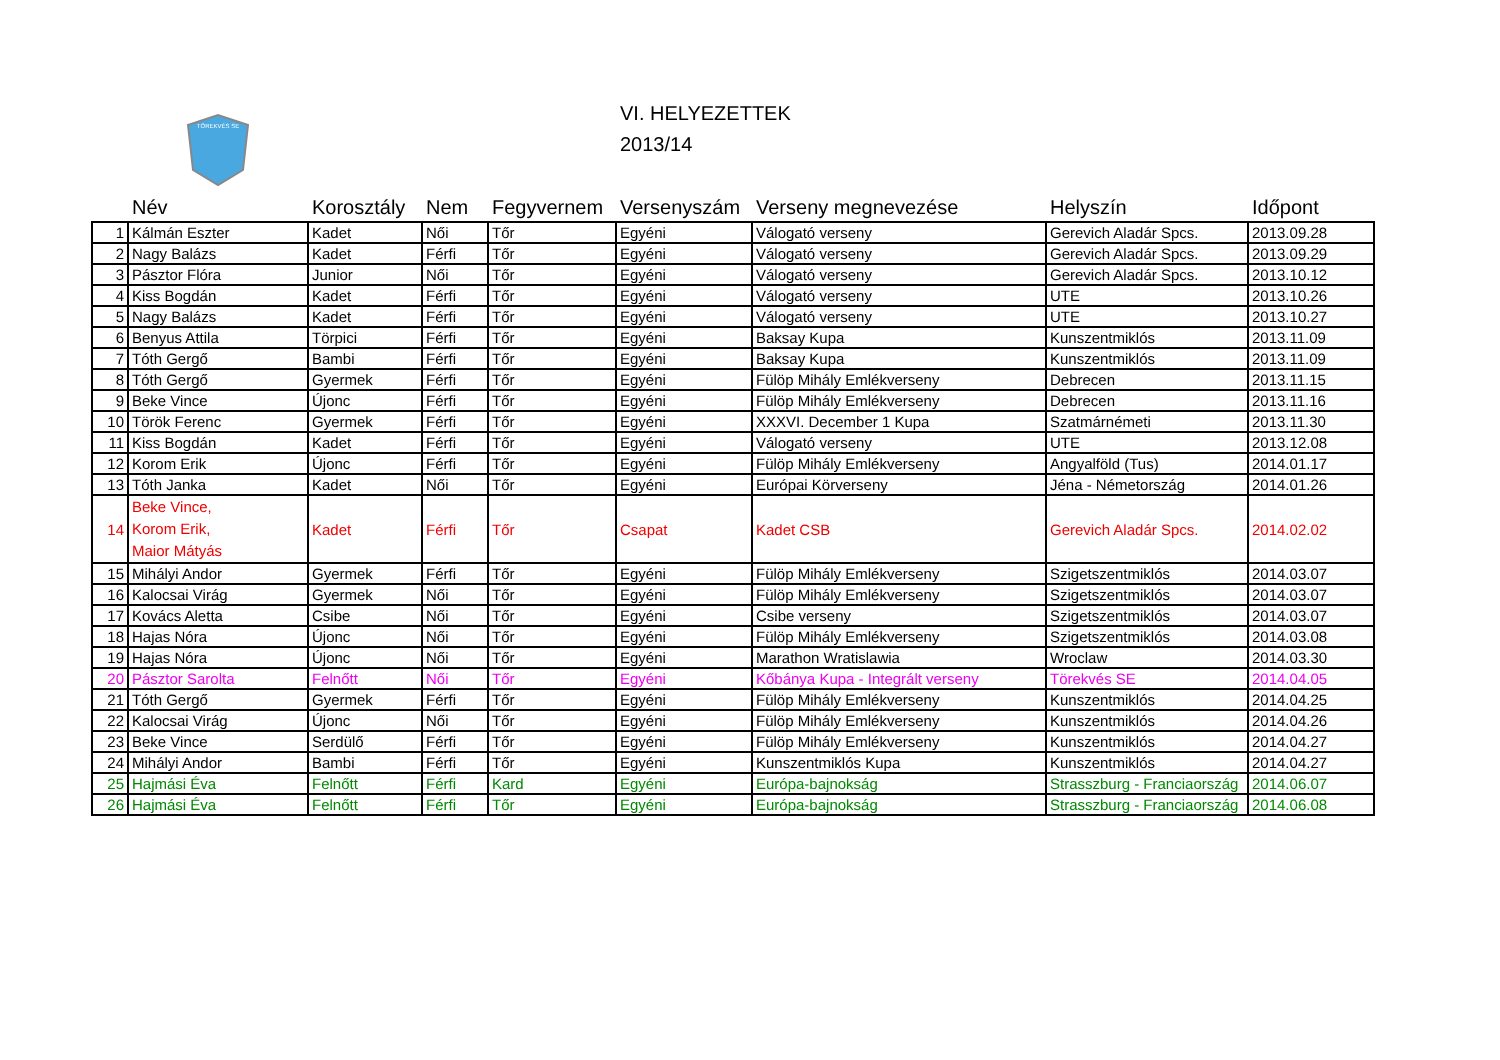TÖREKVÉS SE
VI. HELYEZETTEK
2013/14
| | Név | Korosztály | Nem | Fegyvernem | Versenyszám | Verseny megnevezése | Helyszín | Időpont |
| --- | --- | --- | --- | --- | --- | --- | --- | --- |
| 1 | Kálmán Eszter | Kadet | Női | Tőr | Egyéni | Válogató verseny | Gerevich Aladár Spcs. | 2013.09.28 |
| 2 | Nagy Balázs | Kadet | Férfi | Tőr | Egyéni | Válogató verseny | Gerevich Aladár Spcs. | 2013.09.29 |
| 3 | Pásztor Flóra | Junior | Női | Tőr | Egyéni | Válogató verseny | Gerevich Aladár Spcs. | 2013.10.12 |
| 4 | Kiss Bogdán | Kadet | Férfi | Tőr | Egyéni | Válogató verseny | UTE | 2013.10.26 |
| 5 | Nagy Balázs | Kadet | Férfi | Tőr | Egyéni | Válogató verseny | UTE | 2013.10.27 |
| 6 | Benyus Attila | Törpici | Férfi | Tőr | Egyéni | Baksay Kupa | Kunszentmiklós | 2013.11.09 |
| 7 | Tóth Gergő | Bambi | Férfi | Tőr | Egyéni | Baksay Kupa | Kunszentmiklós | 2013.11.09 |
| 8 | Tóth Gergő | Gyermek | Férfi | Tőr | Egyéni | Fülöp Mihály Emlékverseny | Debrecen | 2013.11.15 |
| 9 | Beke Vince | Újonc | Férfi | Tőr | Egyéni | Fülöp Mihály Emlékverseny | Debrecen | 2013.11.16 |
| 10 | Török Ferenc | Gyermek | Férfi | Tőr | Egyéni | XXXVI. December 1 Kupa | Szatmárnémeti | 2013.11.30 |
| 11 | Kiss Bogdán | Kadet | Férfi | Tőr | Egyéni | Válogató verseny | UTE | 2013.12.08 |
| 12 | Korom Erik | Újonc | Férfi | Tőr | Egyéni | Fülöp Mihály Emlékverseny | Angyalföld (Tus) | 2014.01.17 |
| 13 | Tóth Janka | Kadet | Női | Tőr | Egyéni | Európai Körverseny | Jéna - Németország | 2014.01.26 |
| 14 | Beke Vince, Korom Erik, Maior Mátyás | Kadet | Férfi | Tőr | Csapat | Kadet CSB | Gerevich Aladár Spcs. | 2014.02.02 |
| 15 | Mihályi Andor | Gyermek | Férfi | Tőr | Egyéni | Fülöp Mihály Emlékverseny | Szigetszentmiklós | 2014.03.07 |
| 16 | Kalocsai Virág | Gyermek | Női | Tőr | Egyéni | Fülöp Mihály Emlékverseny | Szigetszentmiklós | 2014.03.07 |
| 17 | Kovács Aletta | Csibe | Női | Tőr | Egyéni | Csibe verseny | Szigetszentmiklós | 2014.03.07 |
| 18 | Hajas Nóra | Újonc | Női | Tőr | Egyéni | Fülöp Mihály Emlékverseny | Szigetszentmiklós | 2014.03.08 |
| 19 | Hajas Nóra | Újonc | Női | Tőr | Egyéni | Marathon Wratislawia | Wroclaw | 2014.03.30 |
| 20 | Pásztor Sarolta | Felnőtt | Női | Tőr | Egyéni | Kőbánya Kupa - Integrált verseny | Törekvés SE | 2014.04.05 |
| 21 | Tóth Gergő | Gyermek | Férfi | Tőr | Egyéni | Fülöp Mihály Emlékverseny | Kunszentmiklós | 2014.04.25 |
| 22 | Kalocsai Virág | Újonc | Női | Tőr | Egyéni | Fülöp Mihály Emlékverseny | Kunszentmiklós | 2014.04.26 |
| 23 | Beke Vince | Serdülő | Férfi | Tőr | Egyéni | Fülöp Mihály Emlékverseny | Kunszentmiklós | 2014.04.27 |
| 24 | Mihályi Andor | Bambi | Férfi | Tőr | Egyéni | Kunszentmiklós Kupa | Kunszentmiklós | 2014.04.27 |
| 25 | Hajmási Éva | Felnőtt | Férfi | Kard | Egyéni | Európa-bajnokság | Strasszburg - Franciaország | 2014.06.07 |
| 26 | Hajmási Éva | Felnőtt | Férfi | Tőr | Egyéni | Európa-bajnokság | Strasszburg - Franciaország | 2014.06.08 |